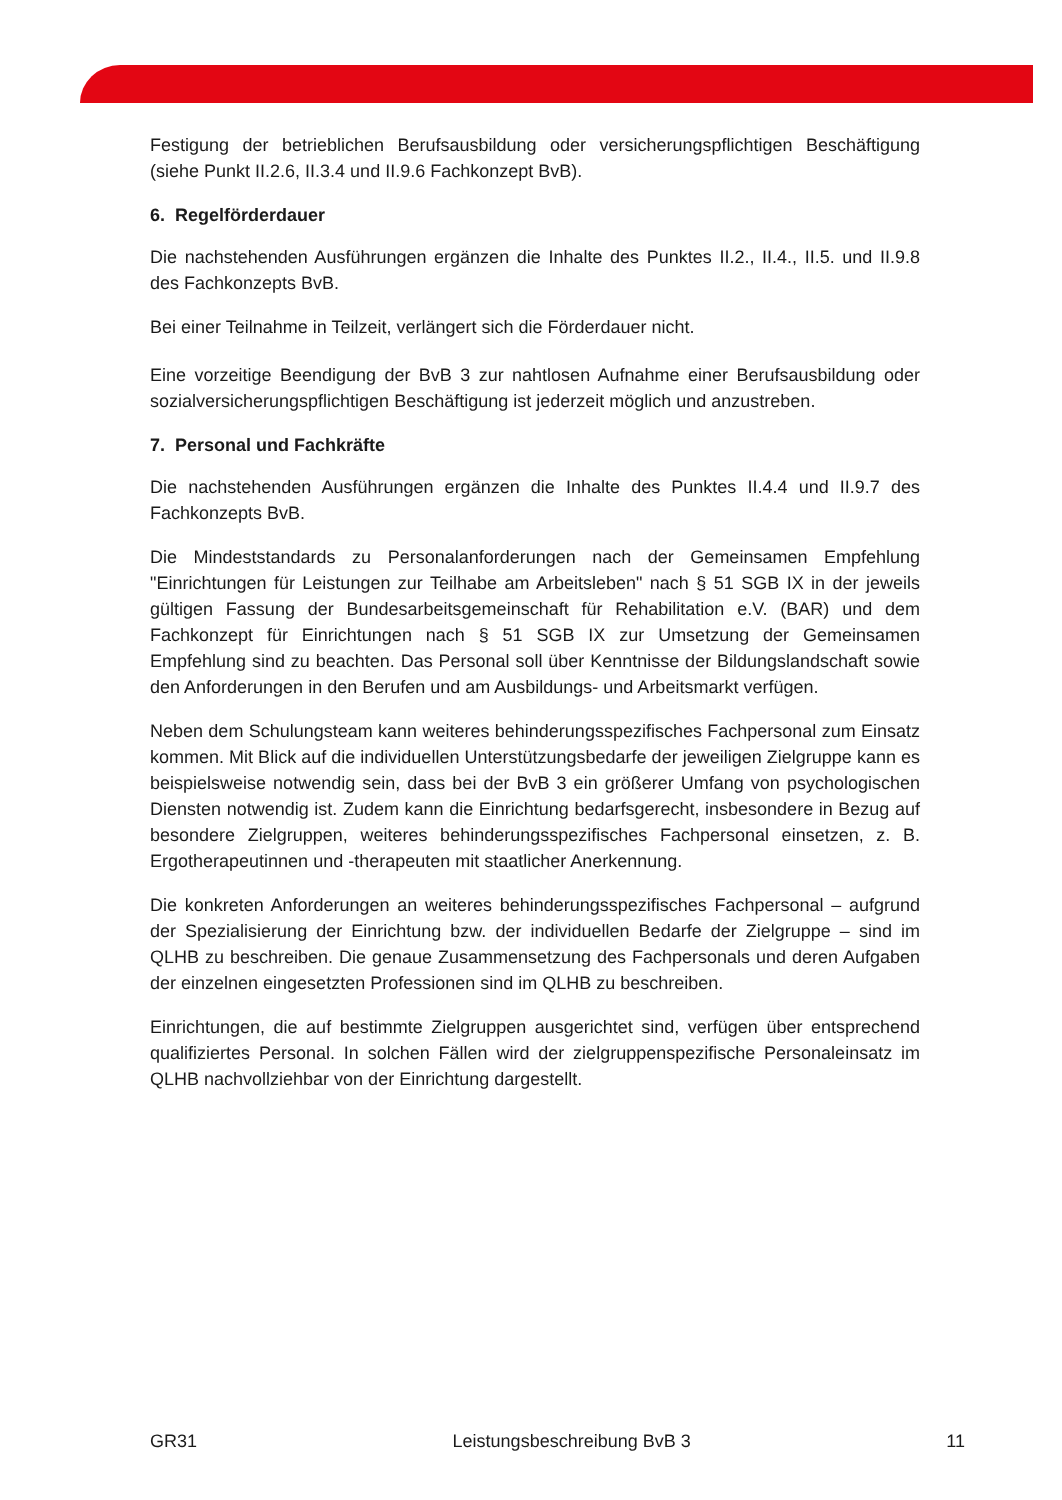Festigung der betrieblichen Berufsausbildung oder versicherungspflichtigen Beschäftigung (siehe Punkt II.2.6, II.3.4 und II.9.6 Fachkonzept BvB).
6. Regelförderdauer
Die nachstehenden Ausführungen ergänzen die Inhalte des Punktes II.2., II.4., II.5. und II.9.8 des Fachkonzepts BvB.
Bei einer Teilnahme in Teilzeit, verlängert sich die Förderdauer nicht.
Eine vorzeitige Beendigung der BvB 3 zur nahtlosen Aufnahme einer Berufsausbildung oder sozialversicherungspflichtigen Beschäftigung ist jederzeit möglich und anzustreben.
7. Personal und Fachkräfte
Die nachstehenden Ausführungen ergänzen die Inhalte des Punktes II.4.4 und II.9.7 des Fachkonzepts BvB.
Die Mindeststandards zu Personalanforderungen nach der Gemeinsamen Empfehlung "Einrichtungen für Leistungen zur Teilhabe am Arbeitsleben" nach § 51 SGB IX in der jeweils gültigen Fassung der Bundesarbeitsgemeinschaft für Rehabilitation e.V. (BAR) und dem Fachkonzept für Einrichtungen nach § 51 SGB IX zur Umsetzung der Gemeinsamen Empfehlung sind zu beachten. Das Personal soll über Kenntnisse der Bildungslandschaft sowie den Anforderungen in den Berufen und am Ausbildungs- und Arbeitsmarkt verfügen.
Neben dem Schulungsteam kann weiteres behinderungsspezifisches Fachpersonal zum Einsatz kommen. Mit Blick auf die individuellen Unterstützungsbedarfe der jeweiligen Zielgruppe kann es beispielsweise notwendig sein, dass bei der BvB 3 ein größerer Umfang von psychologischen Diensten notwendig ist. Zudem kann die Einrichtung bedarfsgerecht, insbesondere in Bezug auf besondere Zielgruppen, weiteres behinderungsspezifisches Fachpersonal einsetzen, z. B. Ergotherapeutinnen und -therapeuten mit staatlicher Anerkennung.
Die konkreten Anforderungen an weiteres behinderungsspezifisches Fachpersonal – aufgrund der Spezialisierung der Einrichtung bzw. der individuellen Bedarfe der Zielgruppe – sind im QLHB zu beschreiben. Die genaue Zusammensetzung des Fachpersonals und deren Aufgaben der einzelnen eingesetzten Professionen sind im QLHB zu beschreiben.
Einrichtungen, die auf bestimmte Zielgruppen ausgerichtet sind, verfügen über entsprechend qualifiziertes Personal. In solchen Fällen wird der zielgruppenspezifische Personaleinsatz im QLHB nachvollziehbar von der Einrichtung dargestellt.
GR31 Leistungsbeschreibung BvB 3 11